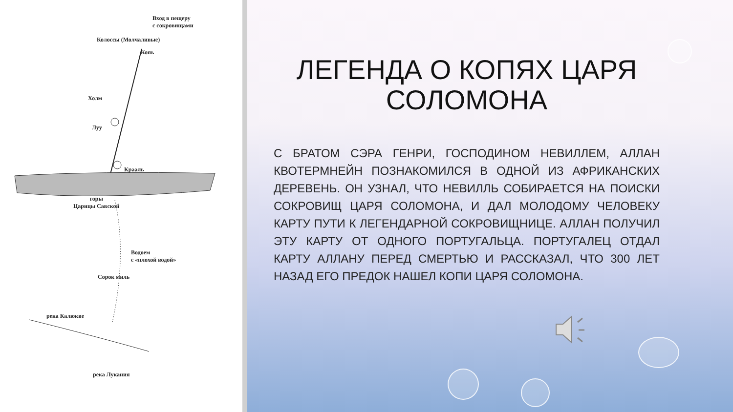Вход в пещеру
с сокровищами
Колоссы (Молчаливые)
Копь
Холм
Луу
Крааль
горы
Царицы Савской
Водоем
с «плохой водой»
Сорок миль
река Калюкве
река Лукания
ЛЕГЕНДА О КОПЯХ ЦАРЯ СОЛОМОНА
С БРАТОМ СЭРА ГЕНРИ, ГОСПОДИНОМ НЕВИЛЛЕМ, АЛЛАН КВОТЕРМНЕЙН ПОЗНАКОМИЛСЯ В ОДНОЙ ИЗ АФРИКАНСКИХ ДЕРЕВЕНЬ. ОН УЗНАЛ, ЧТО НЕВИЛЛЬ СОБИРАЕТСЯ НА ПОИСКИ СОКРОВИЩ ЦАРЯ СОЛОМОНА, И ДАЛ МОЛОДОМУ ЧЕЛОВЕКУ КАРТУ ПУТИ К ЛЕГЕНДАРНОЙ СОКРОВИЩНИЦЕ. АЛЛАН ПОЛУЧИЛ ЭТУ КАРТУ ОТ ОДНОГО ПОРТУГАЛЬЦА. ПОРТУГАЛЕЦ ОТДАЛ КАРТУ АЛЛАНУ ПЕРЕД СМЕРТЬЮ И РАССКАЗАЛ, ЧТО 300 ЛЕТ НАЗАД ЕГО ПРЕДОК НАШЕЛ КОПИ ЦАРЯ СОЛОМОНА.